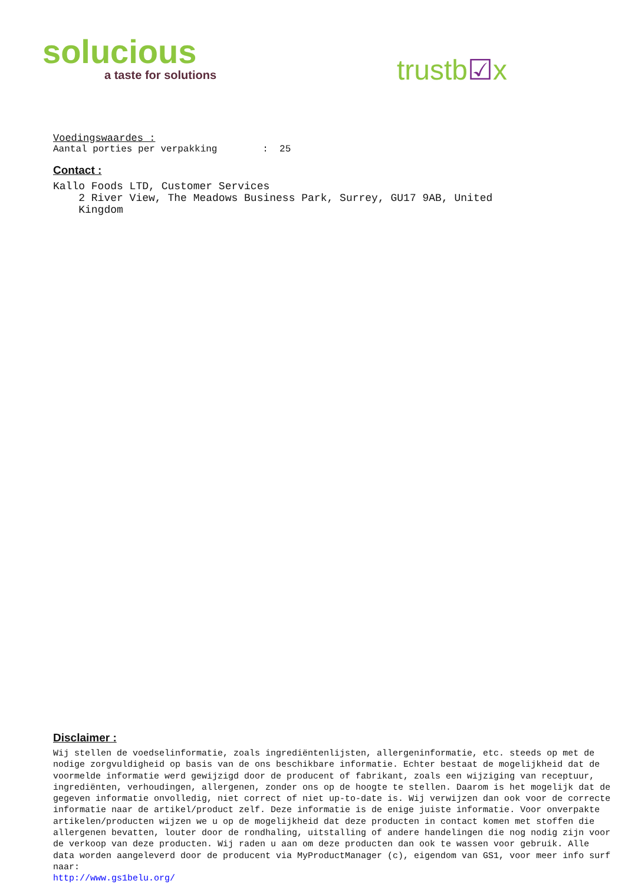solucious
a taste for solutions
trustb☑x
Voedingswaardes :
Aantal porties per verpakking : 25
Contact :
Kallo Foods LTD, Customer Services
2 River View, The Meadows Business Park, Surrey, GU17 9AB, United
Kingdom
Disclaimer :
Wij stellen de voedselinformatie, zoals ingrediëntenlijsten, allergeninformatie, etc. steeds op met de nodige zorgvuldigheid op basis van de ons beschikbare informatie. Echter bestaat de mogelijkheid dat de voormelde informatie werd gewijzigd door de producent of fabrikant, zoals een wijziging van receptuur, ingrediënten, verhoudingen, allergenen, zonder ons op de hoogte te stellen. Daarom is het mogelijk dat de gegeven informatie onvolledig, niet correct of niet up-to-date is. Wij verwijzen dan ook voor de correcte informatie naar de artikel/product zelf. Deze informatie is de enige juiste informatie. Voor onverpakte artikelen/producten wijzen we u op de mogelijkheid dat deze producten in contact komen met stoffen die allergenen bevatten, louter door de rondhaling, uitstalling of andere handelingen die nog nodig zijn voor de verkoop van deze producten. Wij raden u aan om deze producten dan ook te wassen voor gebruik. Alle data worden aangeleverd door de producent via MyProductManager (c), eigendom van GS1, voor meer info surf naar:
http://www.gs1belu.org/